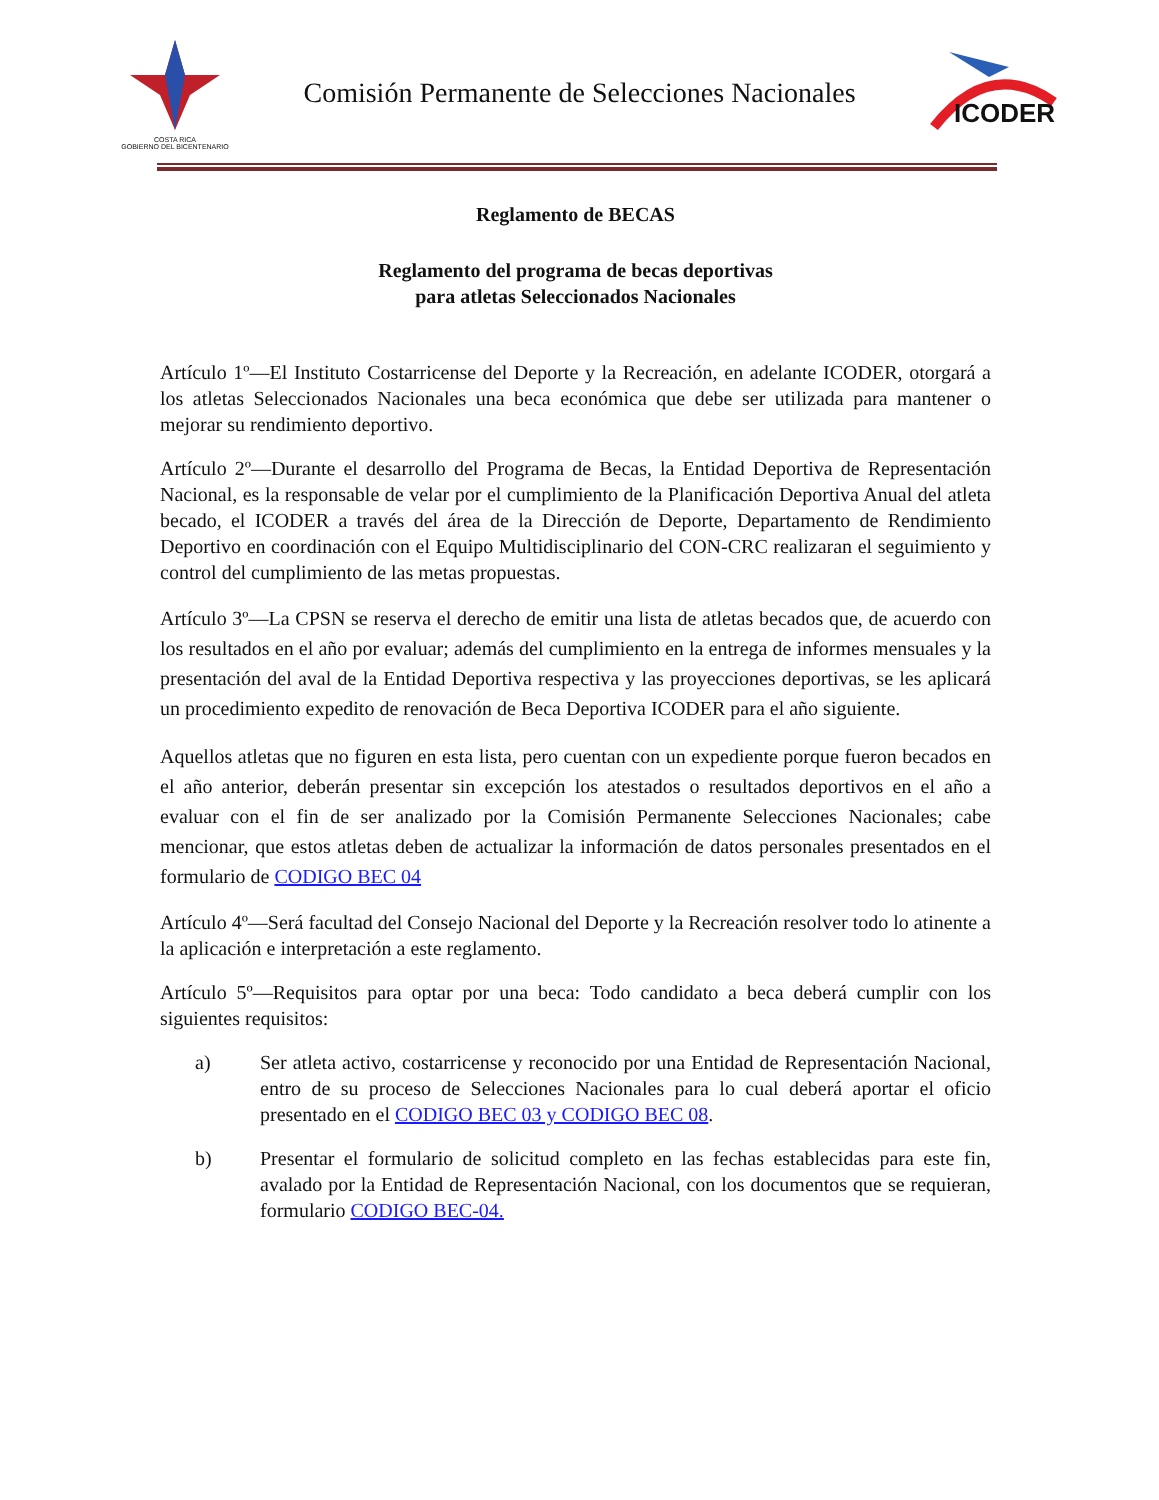COSTA RICA
GOBIERNO DEL BICENTENARIO
Comisión Permanente de Selecciones Nacionales
ICODER
Reglamento de BECAS
Reglamento del programa de becas deportivas
para atletas Seleccionados Nacionales
Artículo 1º—El Instituto Costarricense del Deporte y la Recreación, en adelante ICODER, otorgará a los atletas Seleccionados Nacionales una beca económica que debe ser utilizada para mantener o mejorar su rendimiento deportivo.
Artículo 2º—Durante el desarrollo del Programa de Becas, la Entidad Deportiva de Representación Nacional, es la responsable de velar por el cumplimiento de la Planificación Deportiva Anual del atleta becado, el ICODER a través del área de la Dirección de Deporte, Departamento de Rendimiento Deportivo en coordinación con el Equipo Multidisciplinario del CON-CRC realizaran el seguimiento y control del cumplimiento de las metas propuestas.
Artículo 3º—La CPSN se reserva el derecho de emitir una lista de atletas becados que, de acuerdo con los resultados en el año por evaluar; además del cumplimiento en la entrega de informes mensuales y la presentación del aval de la Entidad Deportiva respectiva y las proyecciones deportivas, se les aplicará un procedimiento expedito de renovación de Beca Deportiva ICODER para el año siguiente.
Aquellos atletas que no figuren en esta lista, pero cuentan con un expediente porque fueron becados en el año anterior, deberán presentar sin excepción los atestados o resultados deportivos en el año a evaluar con el fin de ser analizado por la Comisión Permanente Selecciones Nacionales; cabe mencionar, que estos atletas deben de actualizar la información de datos personales presentados en el formulario de CODIGO BEC 04
Artículo 4º—Será facultad del Consejo Nacional del Deporte y la Recreación resolver todo lo atinente a la aplicación e interpretación a este reglamento.
Artículo 5º—Requisitos para optar por una beca: Todo candidato a beca deberá cumplir con los siguientes requisitos:
a) Ser atleta activo, costarricense y reconocido por una Entidad de Representación Nacional, entro de su proceso de Selecciones Nacionales para lo cual deberá aportar el oficio presentado en el CODIGO BEC 03 y CODIGO BEC 08.
b) Presentar el formulario de solicitud completo en las fechas establecidas para este fin, avalado por la Entidad de Representación Nacional, con los documentos que se requieran, formulario CODIGO BEC-04.